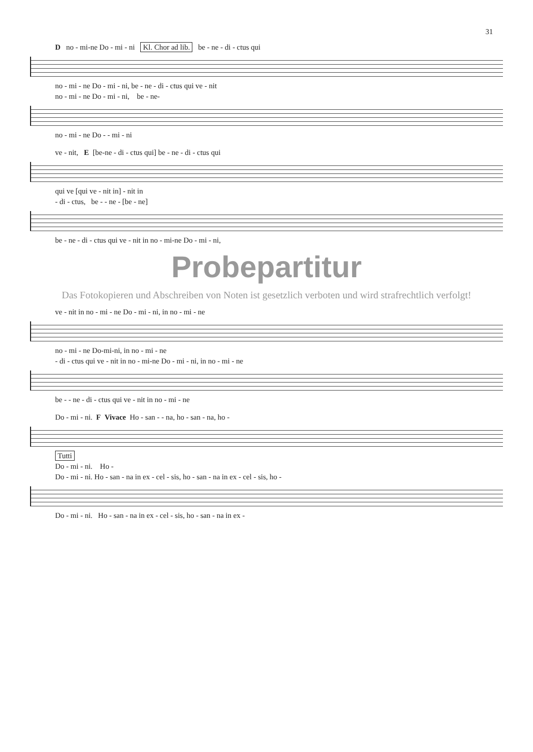31
D no - mi-ne Do - mi - ni Kl. Chor ad lib. be - ne - di - ctus qui
no - mi - ne Do - mi - ni, be - ne - di - ctus qui ve - nit
no - mi - ne Do - mi - ni, be - ne-
no - mi - ne Do - - mi - ni
ve - nit, E [be-ne - di - ctus qui] be - ne - di - ctus qui
qui ve [qui ve - nit in] - nit in
- di - ctus, be - - ne - [be - ne]
be - ne - di - ctus qui ve - nit in no - mi-ne Do - mi - ni,
Probepartitur
Das Fotokopieren und Abschreiben von Noten ist gesetzlich verboten und wird strafrechtlich verfolgt!
ve - nit in no - mi - ne Do - mi - ni, in no - mi - ne
no - mi - ne Do-mi-ni, in no - mi - ne
- di - ctus qui ve - nit in no - mi-ne Do - mi - ni, in no - mi - ne
be - - ne - di - ctus qui ve - nit in no - mi - ne
Do - mi - ni. F Vivace Ho - san - - na, ho - san - na, ho -
Tutti
Do - mi - ni. Ho -
Do - mi - ni. Ho - san - na in ex - cel - sis, ho - san - na in ex - cel - sis, ho -
Do - mi - ni. Ho - san - na in ex - cel - sis, ho - san - na in ex -